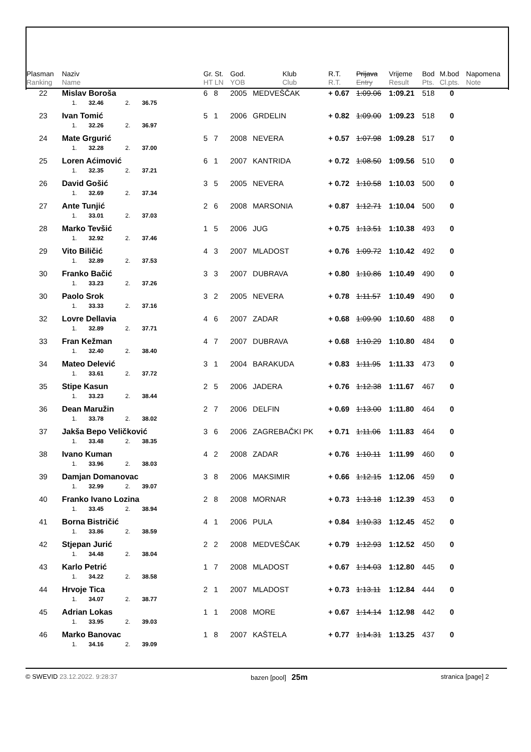| Plasman Ranking | Naziv Name | Gr. St. HT LN | God. YOB | Klub Club | R.T. R.T. | Prijava Entry | Vrijeme Result | Bod Pts. | M.bod Cl.pts. | Napomena Note |
| --- | --- | --- | --- | --- | --- | --- | --- | --- | --- | --- |
| 22 | Mislav Boroša 1. 32.46 2. 36.75 | 6 8 | 2005 | MEDVEŠČAK | + 0.67 | 1:09.06 | 1:09.21 | 518 | 0 | |
| 23 | Ivan Tomić 1. 32.26 2. 36.97 | 5 1 | 2006 | GRDELIN | + 0.82 | 1:09.00 | 1:09.23 | 518 | 0 | |
| 24 | Mate Grgurić 1. 32.28 2. 37.00 | 5 7 | 2008 | NEVERA | + 0.57 | 1:07.98 | 1:09.28 | 517 | 0 | |
| 25 | Loren Aćimović 1. 32.35 2. 37.21 | 6 1 | 2007 | KANTRIDA | + 0.72 | 1:08.50 | 1:09.56 | 510 | 0 | |
| 26 | David Gošić 1. 32.69 2. 37.34 | 3 5 | 2005 | NEVERA | + 0.72 | 1:10.58 | 1:10.03 | 500 | 0 | |
| 27 | Ante Tunjić 1. 33.01 2. 37.03 | 2 6 | 2008 | MARSONIA | + 0.87 | 1:12.71 | 1:10.04 | 500 | 0 | |
| 28 | Marko Tevšić 1. 32.92 2. 37.46 | 1 5 | 2006 | JUG | + 0.75 | 1:13.51 | 1:10.38 | 493 | 0 | |
| 29 | Vito Biličić 1. 32.89 2. 37.53 | 4 3 | 2007 | MLADOST | + 0.76 | 1:09.72 | 1:10.42 | 492 | 0 | |
| 30 | Franko Bačić 1. 33.23 2. 37.26 | 3 3 | 2007 | DUBRAVA | + 0.80 | 1:10.86 | 1:10.49 | 490 | 0 | |
| 30 | Paolo Srok 1. 33.33 2. 37.16 | 3 2 | 2005 | NEVERA | + 0.78 | 1:11.57 | 1:10.49 | 490 | 0 | |
| 32 | Lovre Dellavia 1. 32.89 2. 37.71 | 4 6 | 2007 | ZADAR | + 0.68 | 1:09.90 | 1:10.60 | 488 | 0 | |
| 33 | Fran Kežman 1. 32.40 2. 38.40 | 4 7 | 2007 | DUBRAVA | + 0.68 | 1:10.29 | 1:10.80 | 484 | 0 | |
| 34 | Mateo Delević 1. 33.61 2. 37.72 | 3 1 | 2004 | BARAKUDA | + 0.83 | 1:11.95 | 1:11.33 | 473 | 0 | |
| 35 | Stipe Kasun 1. 33.23 2. 38.44 | 2 5 | 2006 | JADERA | + 0.76 | 1:12.38 | 1:11.67 | 467 | 0 | |
| 36 | Dean Maružin 1. 33.78 2. 38.02 | 2 7 | 2006 | DELFIN | + 0.69 | 1:13.00 | 1:11.80 | 464 | 0 | |
| 37 | Jakša Bepo Veličković 1. 33.48 2. 38.35 | 3 6 | 2006 | ZAGREBAČKI PK | + 0.71 | 1:11.06 | 1:11.83 | 464 | 0 | |
| 38 | Ivano Kuman 1. 33.96 2. 38.03 | 4 2 | 2008 | ZADAR | + 0.76 | 1:10.11 | 1:11.99 | 460 | 0 | |
| 39 | Damjan Domanovac 1. 32.99 2. 39.07 | 3 8 | 2006 | MAKSIMIR | + 0.66 | 1:12.15 | 1:12.06 | 459 | 0 | |
| 40 | Franko Ivano Lozina 1. 33.45 2. 38.94 | 2 8 | 2008 | MORNAR | + 0.73 | 1:13.18 | 1:12.39 | 453 | 0 | |
| 41 | Borna Bistričić 1. 33.86 2. 38.59 | 4 1 | 2006 | PULA | + 0.84 | 1:10.33 | 1:12.45 | 452 | 0 | |
| 42 | Stjepan Jurić 1. 34.48 2. 38.04 | 2 2 | 2008 | MEDVEŠČAK | + 0.79 | 1:12.93 | 1:12.52 | 450 | 0 | |
| 43 | Karlo Petrić 1. 34.22 2. 38.58 | 1 7 | 2008 | MLADOST | + 0.67 | 1:14.03 | 1:12.80 | 445 | 0 | |
| 44 | Hrvoje Tica 1. 34.07 2. 38.77 | 2 1 | 2007 | MLADOST | + 0.73 | 1:13.11 | 1:12.84 | 444 | 0 | |
| 45 | Adrian Lokas 1. 33.95 2. 39.03 | 1 1 | 2008 | MORE | + 0.67 | 1:14.14 | 1:12.98 | 442 | 0 | |
| 46 | Marko Banovac 1. 34.16 2. 39.09 | 1 8 | 2007 | KAŠTELA | + 0.77 | 1:14.31 | 1:13.25 | 437 | 0 | |
© SWEVID 23.12.2022. 9:28:37 bazen [pool] 25m stranica [page] 2